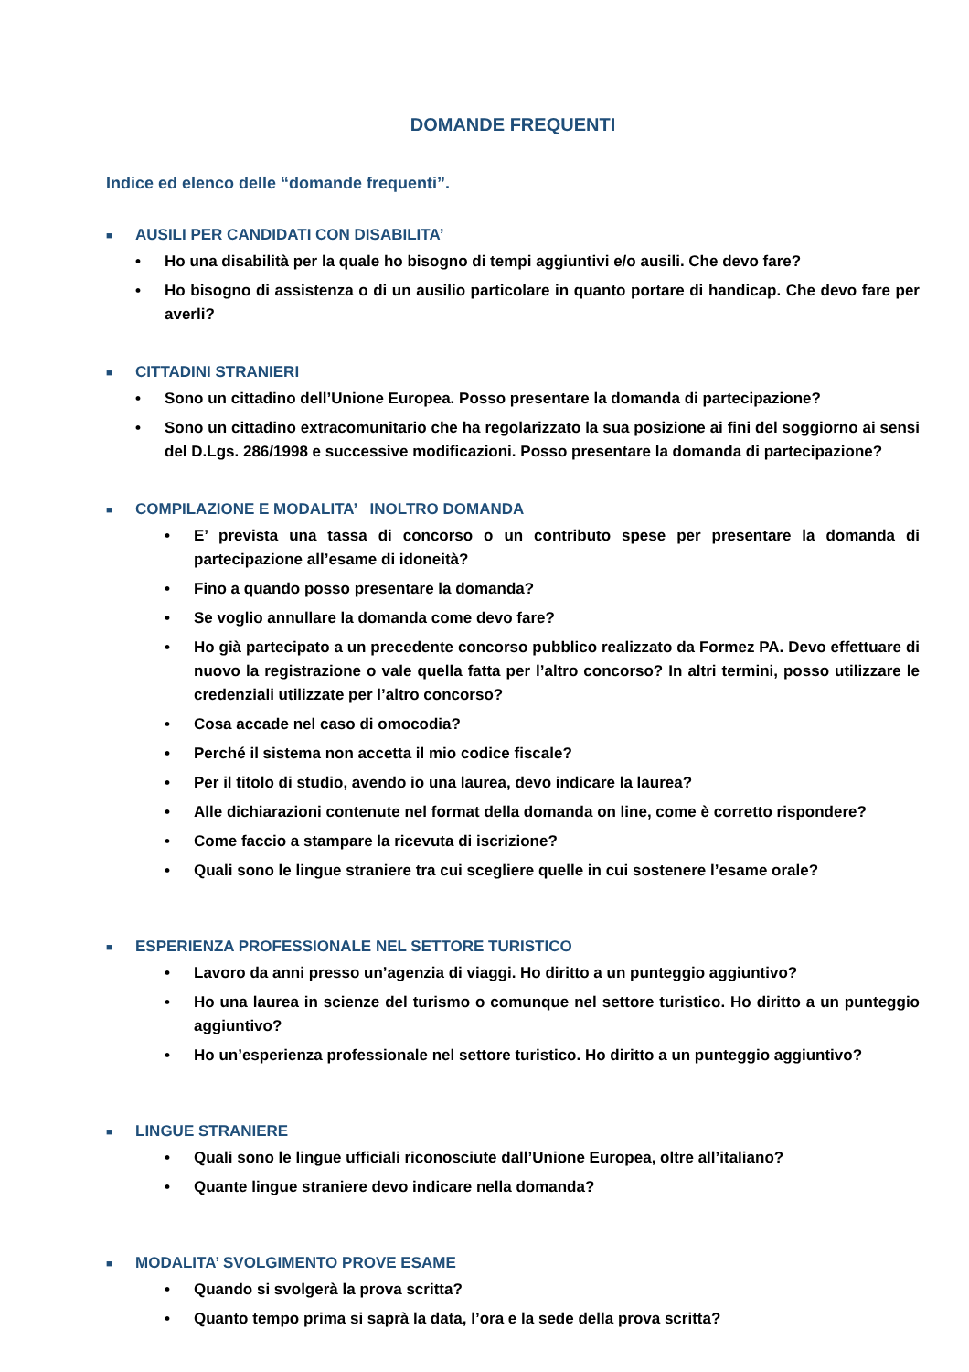DOMANDE FREQUENTI
Indice ed elenco delle “domande frequenti”.
■ AUSILI PER CANDIDATI CON DISABILITA’
• Ho una disabilità per la quale ho bisogno di tempi aggiuntivi e/o ausili. Che devo fare?
• Ho bisogno di assistenza o di un ausilio particolare in quanto portare di handicap. Che devo fare per averli?
■ CITTADINI STRANIERI
• Sono un cittadino dell’Unione Europea. Posso presentare la domanda di partecipazione?
• Sono un cittadino extracomunitario che ha regolarizzato la sua posizione ai fini del soggiorno ai sensi del D.Lgs. 286/1998 e successive modificazioni. Posso presentare la domanda di partecipazione?
■ COMPILAZIONE E MODALITA’ INOLTRO DOMANDA
• E’ prevista una tassa di concorso o un contributo spese per presentare la domanda di partecipazione all’esame di idoneità?
• Fino a quando posso presentare la domanda?
• Se voglio annullare la domanda come devo fare?
• Ho già partecipato a un precedente concorso pubblico realizzato da Formez PA. Devo effettuare di nuovo la registrazione o vale quella fatta per l’altro concorso? In altri termini, posso utilizzare le credenziali utilizzate per l’altro concorso?
• Cosa accade nel caso di omocodia?
• Perché il sistema non accetta il mio codice fiscale?
• Per il titolo di studio, avendo io una laurea, devo indicare la laurea?
• Alle dichiarazioni contenute nel format della domanda on line, come è corretto rispondere?
• Come faccio a stampare la ricevuta di iscrizione?
• Quali sono le lingue straniere tra cui scegliere quelle in cui sostenere l’esame orale?
■ ESPERIENZA PROFESSIONALE NEL SETTORE TURISTICO
• Lavoro da anni presso un’agenzia di viaggi. Ho diritto a un punteggio aggiuntivo?
• Ho una laurea in scienze del turismo o comunque nel settore turistico. Ho diritto a un punteggio aggiuntivo?
• Ho un’esperienza professionale nel settore turistico. Ho diritto a un punteggio aggiuntivo?
■ LINGUE STRANIERE
• Quali sono le lingue ufficiali riconosciute dall’Unione Europea, oltre all’italiano?
• Quante lingue straniere devo indicare nella domanda?
■ MODALITA’ SVOLGIMENTO PROVE ESAME
• Quando si svolgerà la prova scritta?
• Quanto tempo prima si saprà la data, l’ora e la sede della prova scritta?